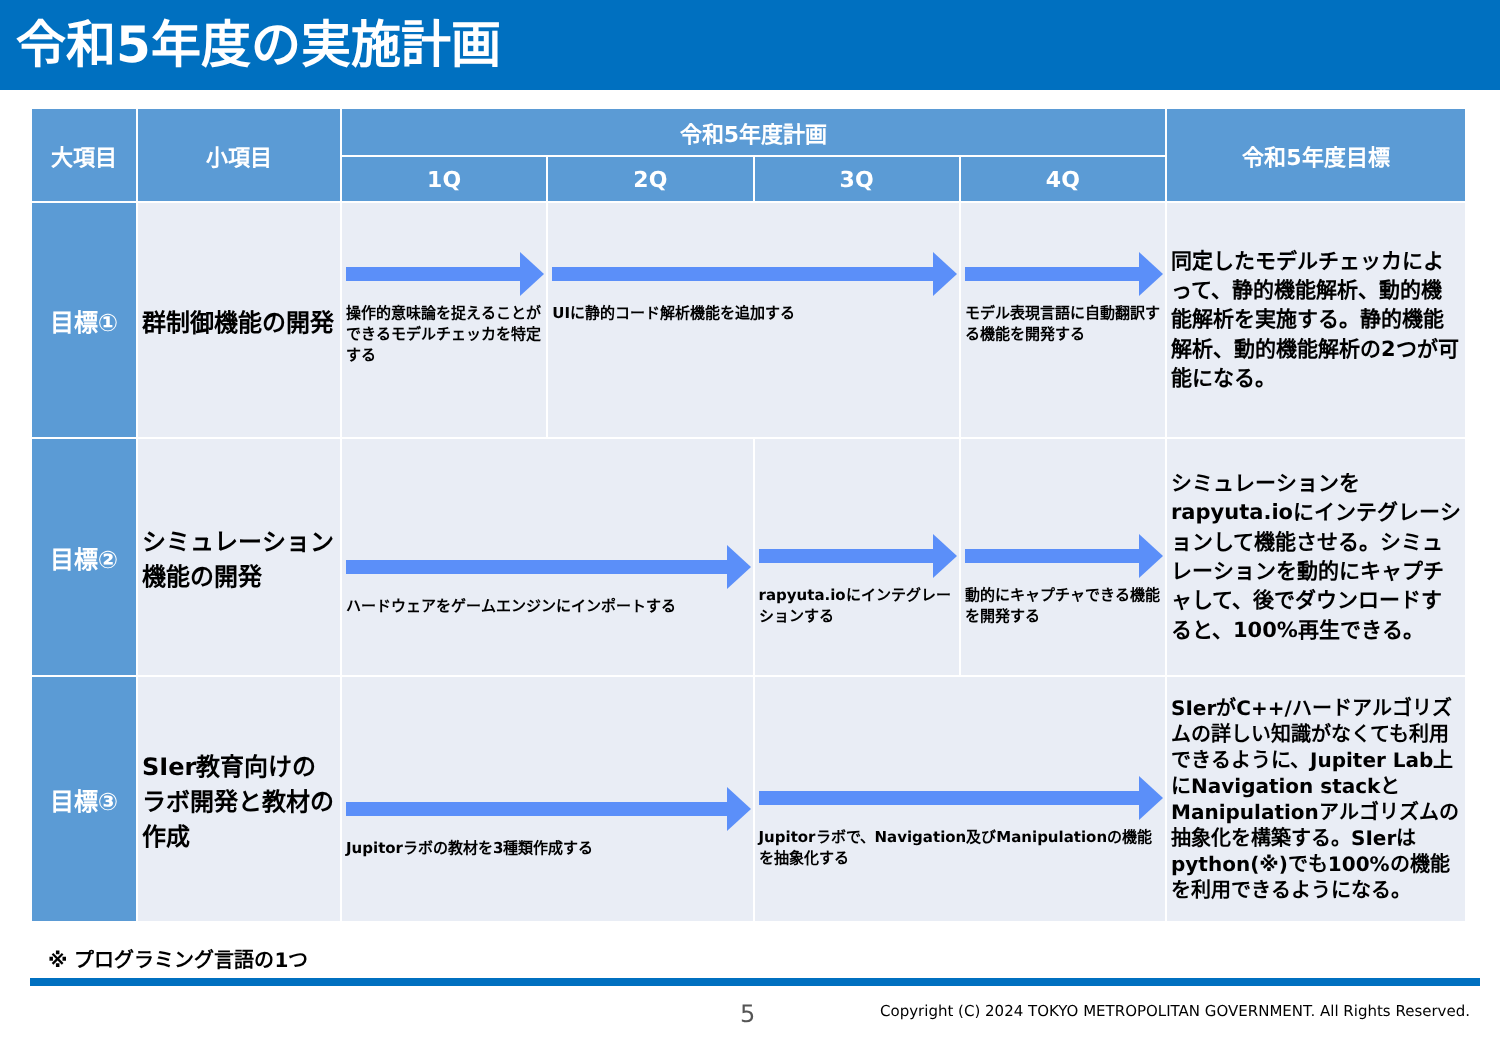令和5年度の実施計画
| 大項目 | 小項目 | 令和5年度計画 | | | | 令和5年度目標 |
| --- | --- | --- | --- | --- | --- | --- |
| | | 1Q | 2Q | 3Q | 4Q | |
| 目標① | 群制御機能の開発 | 操作的意味論を捉えることができるモデルチェッカを特定する | UIに静的コード解析機能を追加する | | モデル表現言語に自動翻訳する機能を開発する | 同定したモデルチェッカによって、静的機能解析、動的機能解析を実施する。静的機能解析、動的機能解析の2つが可能になる。 |
| 目標② | シミュレーション機能の開発 | ハードウェアをゲームエンジンにインポートする | | rapyuta.ioにインテグレーションする | 動的にキャプチャできる機能を開発する | シミュレーションをrapyuta.ioにインテグレーションして機能させる。シミュレーションを動的にキャプチャして、後でダウンロードすると、100%再生できる。 |
| 目標③ | SIer教育向けのラボ開発と教材の作成 | Jupitorラボの教材を3種類作成する | | Jupitorラボで、Navigation及びManipulationの機能を抽象化する | | SIerがC++/ハードアルゴリズムの詳しい知識がなくても利用できるように、Jupiter Lab上にNavigation stackとManipulationアルゴリズムの抽象化を構築する。SIerはpython(※)でも100%の機能を利用できるようになる。 |
※ プログラミング言語の1つ
5
Copyright (C) 2024 TOKYO METROPOLITAN GOVERNMENT. All Rights Reserved.